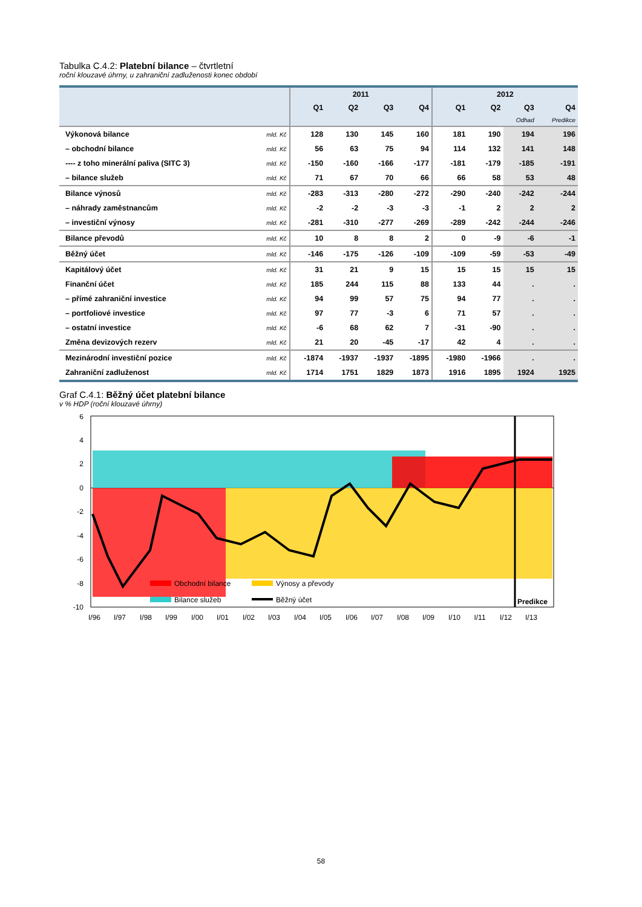Tabulka C.4.2: Platební bilance – čtvrtletní
roční klouzavé úhrny, u zahraniční zadluženosti konec období
| | | 2011 | | | | 2012 | | | |
| --- | --- | --- | --- | --- | --- | --- | --- | --- | --- |
| | | Q1 | Q2 | Q3 | Q4 | Q1 | Q2 | Q3 | Q4 |
| | | | | | | | | Odhad | Predikce |
| Výkonová bilance | mld. Kč | 128 | 130 | 145 | 160 | 181 | 190 | 194 | 196 |
| – obchodní bilance | mld. Kč | 56 | 63 | 75 | 94 | 114 | 132 | 141 | 148 |
| ---- z toho minerální paliva (SITC 3) | mld. Kč | -150 | -160 | -166 | -177 | -181 | -179 | -185 | -191 |
| – bilance služeb | mld. Kč | 71 | 67 | 70 | 66 | 66 | 58 | 53 | 48 |
| Bilance výnosů | mld. Kč | -283 | -313 | -280 | -272 | -290 | -240 | -242 | -244 |
| – náhrady zaměstnancům | mld. Kč | -2 | -2 | -3 | -3 | -1 | 2 | 2 | 2 |
| – investiční výnosy | mld. Kč | -281 | -310 | -277 | -269 | -289 | -242 | -244 | -246 |
| Bilance převodů | mld. Kč | 10 | 8 | 8 | 2 | 0 | -9 | -6 | -1 |
| Běžný účet | mld. Kč | -146 | -175 | -126 | -109 | -109 | -59 | -53 | -49 |
| Kapitálový účet | mld. Kč | 31 | 21 | 9 | 15 | 15 | 15 | 15 | 15 |
| Finanční účet | mld. Kč | 185 | 244 | 115 | 88 | 133 | 44 | . | . |
| – přímé zahraniční investice | mld. Kč | 94 | 99 | 57 | 75 | 94 | 77 | . | . |
| – portfoliové investice | mld. Kč | 97 | 77 | -3 | 6 | 71 | 57 | . | . |
| – ostatní investice | mld. Kč | -6 | 68 | 62 | 7 | -31 | -90 | . | . |
| Změna devizových rezerv | mld. Kč | 21 | 20 | -45 | -17 | 42 | 4 | . | . |
| Mezinárodní investiční pozice | mld. Kč | -1874 | -1937 | -1937 | -1895 | -1980 | -1966 | . | . |
| Zahraniční zadluženost | mld. Kč | 1714 | 1751 | 1829 | 1873 | 1916 | 1895 | 1924 | 1925 |
Graf C.4.1: Běžný účet platební bilance
v % HDP (roční klouzavé úhrny)
6
4
2
0
-2
-4
-6
-8
-10
Predikce
Obchodní bilance
Výnosy a převody
Bilance služeb
Běžný účet
I/96
I/97
I/98
I/99
I/00
I/01
I/02
I/03
I/04
I/05
I/06
I/07
I/08
I/09
I/10
I/11
I/12
I/13
58